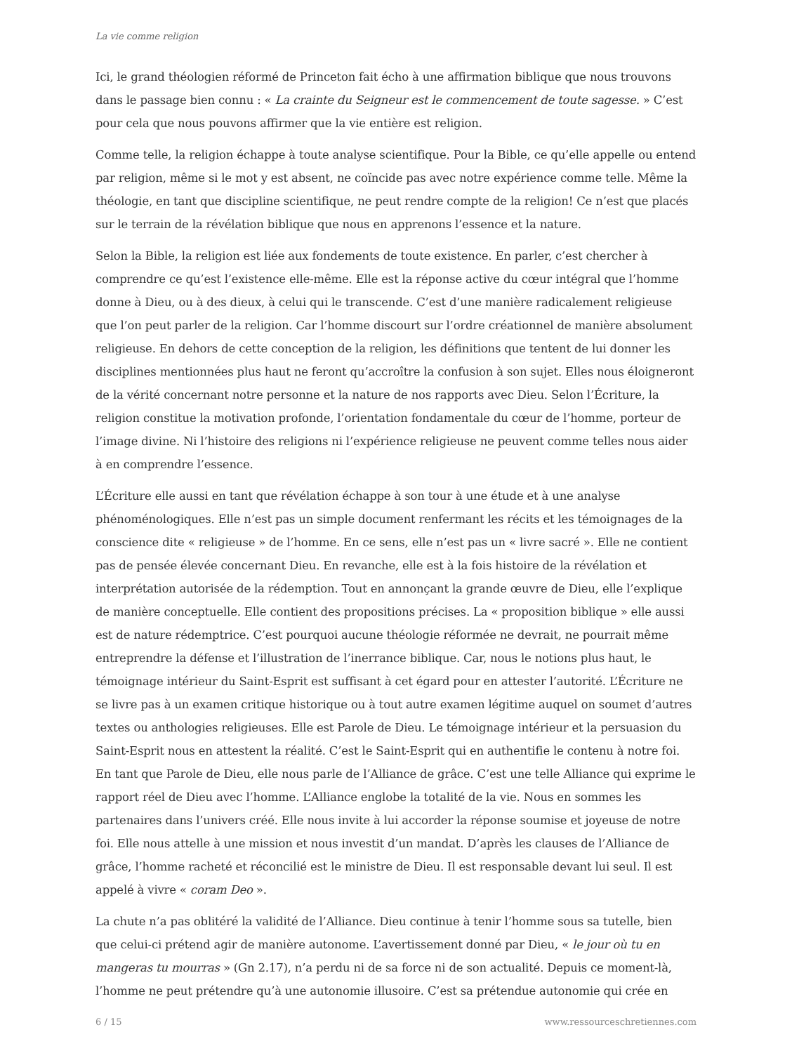La vie comme religion
Ici, le grand théologien réformé de Princeton fait écho à une affirmation biblique que nous trouvons dans le passage bien connu : « La crainte du Seigneur est le commencement de toute sagesse. » C’est pour cela que nous pouvons affirmer que la vie entière est religion.
Comme telle, la religion échappe à toute analyse scientifique. Pour la Bible, ce qu’elle appelle ou entend par religion, même si le mot y est absent, ne coïncide pas avec notre expérience comme telle. Même la théologie, en tant que discipline scientifique, ne peut rendre compte de la religion! Ce n’est que placés sur le terrain de la révélation biblique que nous en apprenons l’essence et la nature.
Selon la Bible, la religion est liée aux fondements de toute existence. En parler, c’est chercher à comprendre ce qu’est l’existence elle-même. Elle est la réponse active du cœur intégral que l’homme donne à Dieu, ou à des dieux, à celui qui le transcende. C’est d’une manière radicalement religieuse que l’on peut parler de la religion. Car l’homme discourt sur l’ordre créationnel de manière absolument religieuse. En dehors de cette conception de la religion, les définitions que tentent de lui donner les disciplines mentionnées plus haut ne feront qu’accroître la confusion à son sujet. Elles nous éloigneront de la vérité concernant notre personne et la nature de nos rapports avec Dieu. Selon l’Écriture, la religion constitue la motivation profonde, l’orientation fondamentale du cœur de l’homme, porteur de l’image divine. Ni l’histoire des religions ni l’expérience religieuse ne peuvent comme telles nous aider à en comprendre l’essence.
L’Écriture elle aussi en tant que révélation échappe à son tour à une étude et à une analyse phénoménologiques. Elle n’est pas un simple document renfermant les récits et les témoignages de la conscience dite « religieuse » de l’homme. En ce sens, elle n’est pas un « livre sacré ». Elle ne contient pas de pensée élevée concernant Dieu. En revanche, elle est à la fois histoire de la révélation et interprétation autorisée de la rédemption. Tout en annonçant la grande œuvre de Dieu, elle l’explique de manière conceptuelle. Elle contient des propositions précises. La « proposition biblique » elle aussi est de nature rédemptrice. C’est pourquoi aucune théologie réformée ne devrait, ne pourrait même entreprendre la défense et l’illustration de l’inerrance biblique. Car, nous le notions plus haut, le témoignage intérieur du Saint-Esprit est suffisant à cet égard pour en attester l’autorité. L’Écriture ne se livre pas à un examen critique historique ou à tout autre examen légitime auquel on soumet d’autres textes ou anthologies religieuses. Elle est Parole de Dieu. Le témoignage intérieur et la persuasion du Saint-Esprit nous en attestent la réalité. C’est le Saint-Esprit qui en authentifie le contenu à notre foi. En tant que Parole de Dieu, elle nous parle de l’Alliance de grâce. C’est une telle Alliance qui exprime le rapport réel de Dieu avec l’homme. L’Alliance englobe la totalité de la vie. Nous en sommes les partenaires dans l’univers créé. Elle nous invite à lui accorder la réponse soumise et joyeuse de notre foi. Elle nous attelle à une mission et nous investit d’un mandat. D’après les clauses de l’Alliance de grâce, l’homme racheté et réconcilié est le ministre de Dieu. Il est responsable devant lui seul. Il est appelé à vivre « coram Deo ».
La chute n’a pas oblitéré la validité de l’Alliance. Dieu continue à tenir l’homme sous sa tutelle, bien que celui-ci prétend agir de manière autonome. L’avertissement donné par Dieu, « le jour où tu en mangeras tu mourras » (Gn 2.17), n’a perdu ni de sa force ni de son actualité. Depuis ce moment-là, l’homme ne peut prétendre qu’à une autonomie illusoire. C’est sa prétendue autonomie qui crée en
6 / 15 www.ressourceschretiennes.com